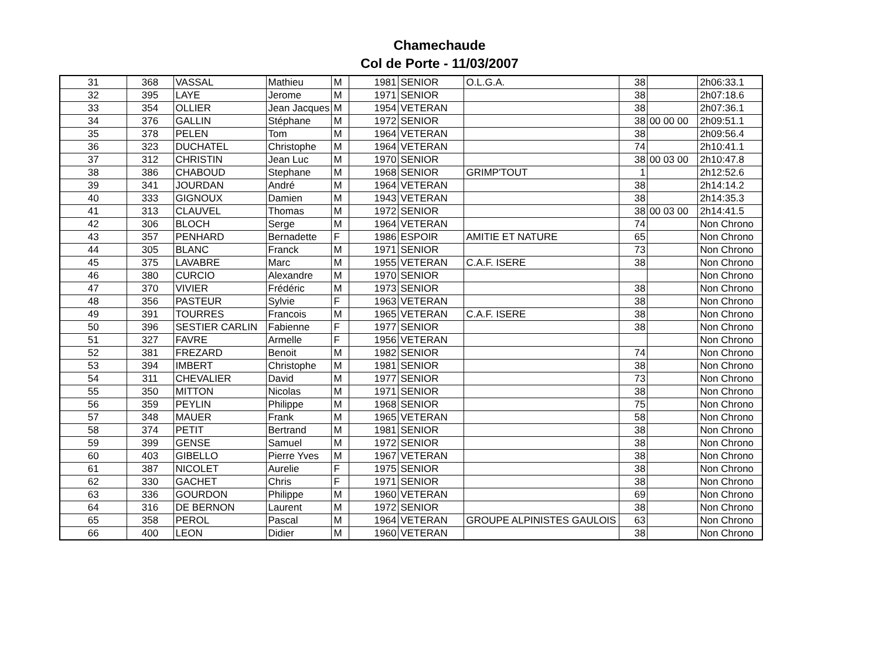Chamechaude
Col de Porte - 11/03/2007
| 31 | 368 | VASSAL | Mathieu | M | 1981 | SENIOR | O.L.G.A. | 38 | | 2h06:33.1 |
| 32 | 395 | LAYE | Jerome | M | 1971 | SENIOR | | 38 | | 2h07:18.6 |
| 33 | 354 | OLLIER | Jean Jacques | M | 1954 | VETERAN | | 38 | | 2h07:36.1 |
| 34 | 376 | GALLIN | Stéphane | M | 1972 | SENIOR | | 38 | 00 00 00 | 2h09:51.1 |
| 35 | 378 | PELEN | Tom | M | 1964 | VETERAN | | 38 | | 2h09:56.4 |
| 36 | 323 | DUCHATEL | Christophe | M | 1964 | VETERAN | | 74 | | 2h10:41.1 |
| 37 | 312 | CHRISTIN | Jean Luc | M | 1970 | SENIOR | | 38 | 00 03 00 | 2h10:47.8 |
| 38 | 386 | CHABOUD | Stephane | M | 1968 | SENIOR | GRIMP'TOUT | 1 | | 2h12:52.6 |
| 39 | 341 | JOURDAN | André | M | 1964 | VETERAN | | 38 | | 2h14:14.2 |
| 40 | 333 | GIGNOUX | Damien | M | 1943 | VETERAN | | 38 | | 2h14:35.3 |
| 41 | 313 | CLAUVEL | Thomas | M | 1972 | SENIOR | | 38 | 00 03 00 | 2h14:41.5 |
| 42 | 306 | BLOCH | Serge | M | 1964 | VETERAN | | 74 | | Non Chrono |
| 43 | 357 | PENHARD | Bernadette | F | 1986 | ESPOIR | AMITIE ET NATURE | 65 | | Non Chrono |
| 44 | 305 | BLANC | Franck | M | 1971 | SENIOR | | 73 | | Non Chrono |
| 45 | 375 | LAVABRE | Marc | M | 1955 | VETERAN | C.A.F. ISERE | 38 | | Non Chrono |
| 46 | 380 | CURCIO | Alexandre | M | 1970 | SENIOR | | | | Non Chrono |
| 47 | 370 | VIVIER | Frédéric | M | 1973 | SENIOR | | 38 | | Non Chrono |
| 48 | 356 | PASTEUR | Sylvie | F | 1963 | VETERAN | | 38 | | Non Chrono |
| 49 | 391 | TOURRES | Francois | M | 1965 | VETERAN | C.A.F. ISERE | 38 | | Non Chrono |
| 50 | 396 | SESTIER CARLIN | Fabienne | F | 1977 | SENIOR | | 38 | | Non Chrono |
| 51 | 327 | FAVRE | Armelle | F | 1956 | VETERAN | | | | Non Chrono |
| 52 | 381 | FREZARD | Benoit | M | 1982 | SENIOR | | 74 | | Non Chrono |
| 53 | 394 | IMBERT | Christophe | M | 1981 | SENIOR | | 38 | | Non Chrono |
| 54 | 311 | CHEVALIER | David | M | 1977 | SENIOR | | 73 | | Non Chrono |
| 55 | 350 | MITTON | Nicolas | M | 1971 | SENIOR | | 38 | | Non Chrono |
| 56 | 359 | PEYLIN | Philippe | M | 1968 | SENIOR | | 75 | | Non Chrono |
| 57 | 348 | MAUER | Frank | M | 1965 | VETERAN | | 58 | | Non Chrono |
| 58 | 374 | PETIT | Bertrand | M | 1981 | SENIOR | | 38 | | Non Chrono |
| 59 | 399 | GENSE | Samuel | M | 1972 | SENIOR | | 38 | | Non Chrono |
| 60 | 403 | GIBELLO | Pierre Yves | M | 1967 | VETERAN | | 38 | | Non Chrono |
| 61 | 387 | NICOLET | Aurelie | F | 1975 | SENIOR | | 38 | | Non Chrono |
| 62 | 330 | GACHET | Chris | F | 1971 | SENIOR | | 38 | | Non Chrono |
| 63 | 336 | GOURDON | Philippe | M | 1960 | VETERAN | | 69 | | Non Chrono |
| 64 | 316 | DE BERNON | Laurent | M | 1972 | SENIOR | | 38 | | Non Chrono |
| 65 | 358 | PEROL | Pascal | M | 1964 | VETERAN | GROUPE ALPINISTES GAULOIS | 63 | | Non Chrono |
| 66 | 400 | LEON | Didier | M | 1960 | VETERAN | | 38 | | Non Chrono |